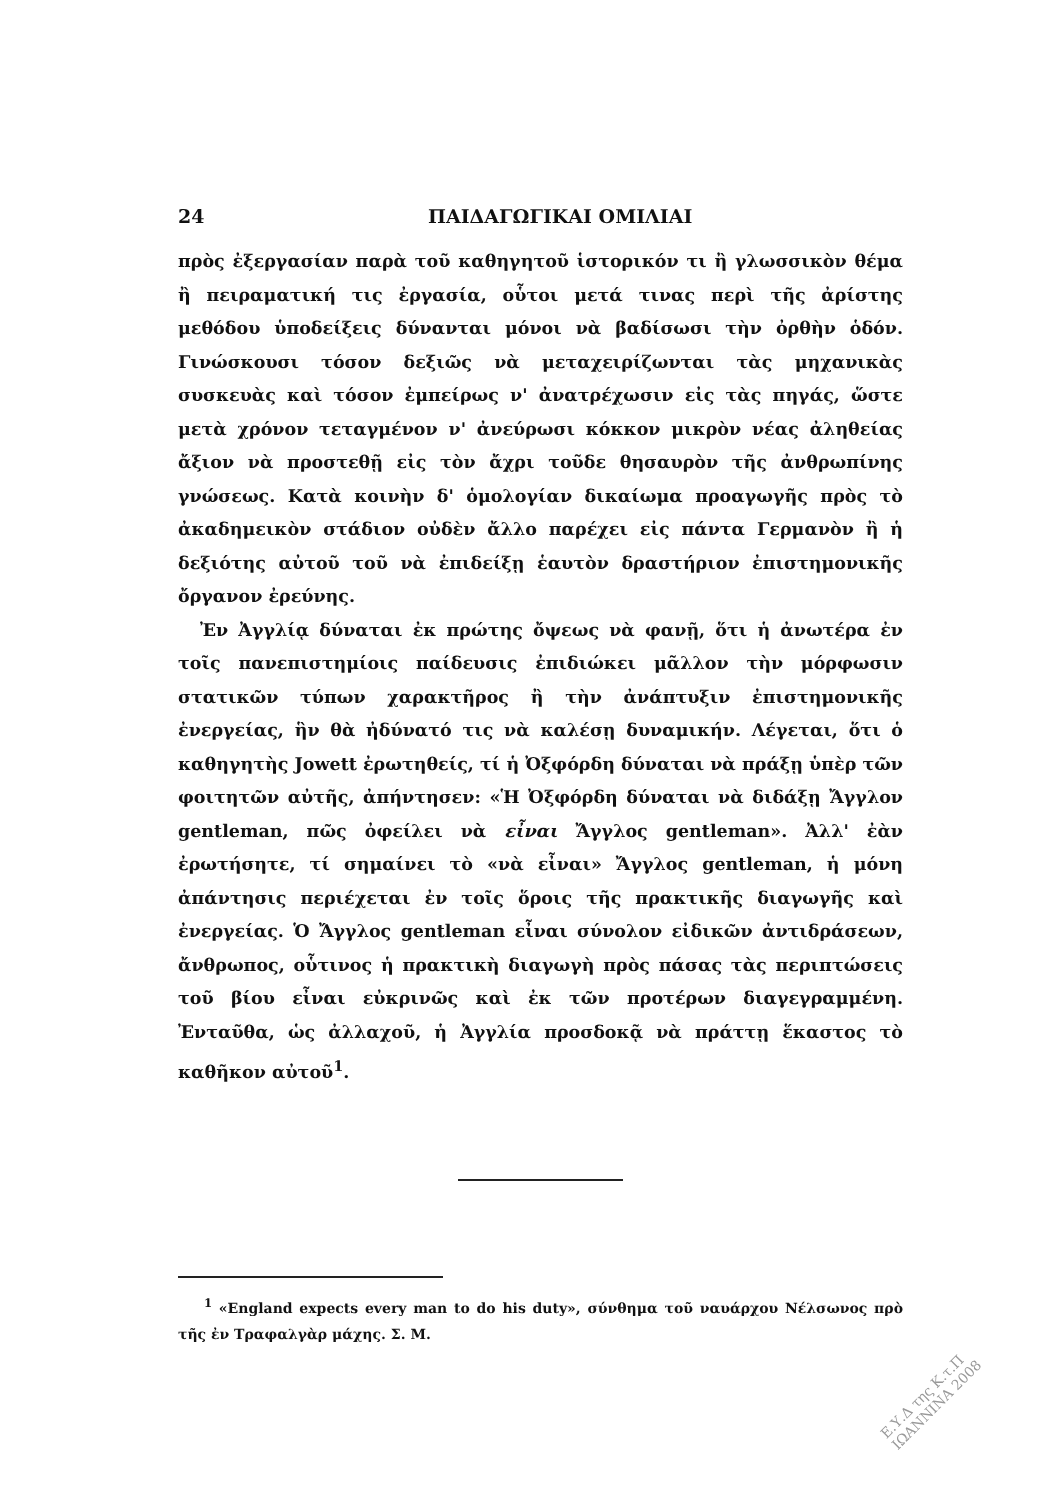24 ΠΑΙΔΑΓΩΓΙΚΑΙ ΟΜΙΛΙΑΙ
πρὸς ἐξεργασίαν παρὰ τοῦ καθηγητοῦ ἱστορικόν τι ἢ γλωσσικὸν θέμα ἢ πειραματική τις ἐργασία, οὗτοι μετά τινας περὶ τῆς ἀρίστης μεθόδου ὑποδείξεις δύνανται μόνοι νὰ βαδίσωσι τὴν ὀρθὴν ὁδόν. Γινώσκουσι τόσον δεξιῶς νὰ μεταχειρίζωνται τὰς μηχανικὰς συσκευὰς καὶ τόσον ἐμπείρως ν' ἀνατρέχωσιν εἰς τὰς πηγάς, ὥστε μετὰ χρόνον τεταγμένον ν' ἀνεύρωσι κόκκον μικρὸν νέας ἀληθείας ἄξιον νὰ προστεθῇ εἰς τὸν ἄχρι τοῦδε θησαυρὸν τῆς ἀνθρωπίνης γνώσεως. Κατὰ κοινὴν δ' ὁμολογίαν δικαίωμα προαγωγῆς πρὸς τὸ ἀκαδημεικὸν στάδιον οὐδὲν ἄλλο παρέχει εἰς πάντα Γερμανὸν ἢ ἡ δεξιότης αὐτοῦ τοῦ νὰ ἐπιδείξῃ ἑαυτὸν δραστήριον ἐπιστημονικῆς ὄργανον ἐρεύνης.
Ἐν Ἀγγλίᾳ δύναται ἐκ πρώτης ὄψεως νὰ φανῇ, ὅτι ἡ ἀνωτέρα ἐν τοῖς πανεπιστημίοις παίδευσις ἐπιδιώκει μᾶλλον τὴν μόρφωσιν στατικῶν τύπων χαρακτῆρος ἢ τὴν ἀνάπτυξιν ἐπιστημονικῆς ἐνεργείας, ἣν θὰ ἠδύνατό τις νὰ καλέσῃ δυναμικήν. Λέγεται, ὅτι ὁ καθηγητὴς Jowett ἐρωτηθείς, τί ἡ Ὀξφόρδη δύναται νὰ πράξῃ ὑπὲρ τῶν φοιτητῶν αὐτῆς, ἀπήντησεν: «Ἡ Ὀξφόρδη δύναται νὰ διδάξῃ Ἄγγλον gentleman, πῶς ὀφείλει νὰ εἶναι Ἄγγλος gentleman». Ἀλλ' ἐὰν ἐρωτήσητε, τί σημαίνει τὸ «νὰ εἶναι» Ἄγγλος gentleman, ἡ μόνη ἀπάντησις περιέχεται ἐν τοῖς ὅροις τῆς πρακτικῆς διαγωγῆς καὶ ἐνεργείας. Ὁ Ἄγγλος gentleman εἶναι σύνολον εἰδικῶν ἀντιδράσεων, ἄνθρωπος, οὗτινος ἡ πρακτικὴ διαγωγὴ πρὸς πάσας τὰς περιπτώσεις τοῦ βίου εἶναι εὐκρινῶς καὶ ἐκ τῶν προτέρων διαγεγραμμένη. Ἐνταῦθα, ὡς ἀλλαχοῦ, ἡ Ἀγγλία προσδοκᾷ νὰ πράττῃ ἕκαστος τὸ καθῆκον αὐτοῦ<sup>1</sup>.
<sup>1</sup> «England expects every man to do his duty», σύνθημα τοῦ ναυάρχου Νέλσωνος πρὸ τῆς ἐν Τραφαλγὰρ μάχης. Σ. Μ.
Ε.Υ.Δ της Κ.τ.Π
ΙΩΑΝΝΙΝΑ 2008